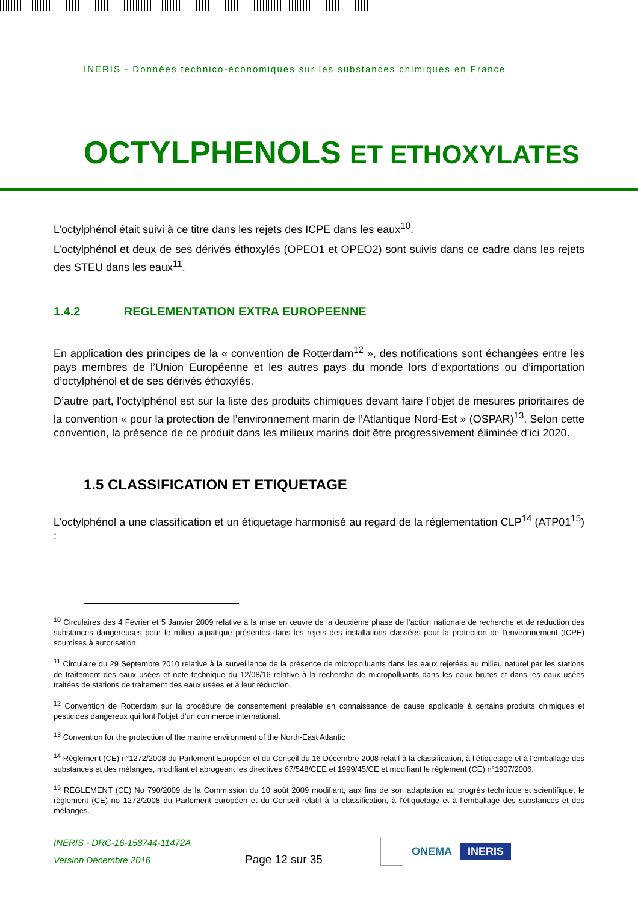INERIS - Données technico-économiques sur les substances chimiques en France
OCTYLPHENOLS ET ETHOXYLATES
L’octylphénol était suivi à ce titre dans les rejets des ICPE dans les eaux<sup>10</sup>.
L’octylphénol et deux de ses dérivés éthoxylés (OPEO1 et OPEO2) sont suivis dans ce cadre dans les rejets des STEU dans les eaux<sup>11</sup>.
1.4.2 REGLEMENTATION EXTRA EUROPEENNE
En application des principes de la « convention de Rotterdam<sup>12</sup> », des notifications sont échangées entre les pays membres de l’Union Européenne et les autres pays du monde lors d’exportations ou d’importation d’octylphénol et de ses dérivés éthoxylés.
D’autre part, l’octylphénol est sur la liste des produits chimiques devant faire l’objet de mesures prioritaires de la convention « pour la protection de l’environnement marin de l’Atlantique Nord-Est » (OSPAR)<sup>13</sup>. Selon cette convention, la présence de ce produit dans les milieux marins doit être progressivement éliminée d’ici 2020.
1.5 CLASSIFICATION ET ETIQUETAGE
L’octylphénol a une classification et un étiquetage harmonisé au regard de la réglementation CLP<sup>14</sup> (ATP01<sup>15</sup>) :
<sup>10</sup> Circulaires des 4 Février et 5 Janvier 2009 relative à la mise en œuvre de la deuxième phase de l’action nationale de recherche et de réduction des substances dangereuses pour le milieu aquatique présentes dans les rejets des installations classées pour la protection de l’environnement (ICPE) soumises à autorisation.
<sup>11</sup> Circulaire du 29 Septembre 2010 relative à la surveillance de la présence de micropolluants dans les eaux rejetées au milieu naturel par les stations de traitement des eaux usées et note technique du 12/08/16 relative à la recherche de micropolluants dans les eaux brutes et dans les eaux usées traitées de stations de traitement des eaux usées et à leur réduction.
<sup>12</sup> Convention de Rotterdam sur la procédure de consentement préalable en connaissance de cause applicable à certains produits chimiques et pesticides dangereux qui font l’objet d’un commerce international.
<sup>13</sup> Convention for the protection of the marine environment of the North-East Atlantic
<sup>14</sup> Règlement (CE) n°1272/2008 du Parlement Européen et du Conseil du 16 Décembre 2008 relatif à la classification, à l’étiquetage et à l’emballage des substances et des mélanges, modifiant et abrogeant les directives 67/548/CEE et 1999/45/CE et modifiant le règlement (CE) n°1907/2006.
<sup>15</sup> RÈGLEMENT (CE) No 790/2009 de la Commission du 10 août 2009 modifiant, aux fins de son adaptation au progrès technique et scientifique, le règlement (CE) no 1272/2008 du Parlement européen et du Conseil relatif à la classification, à l’étiquetage et à l’emballage des substances et des mélanges.
INERIS - DRC-16-158744-11472A
Version Décembre 2016
Page 12 sur 35
ONEMA
INERIS